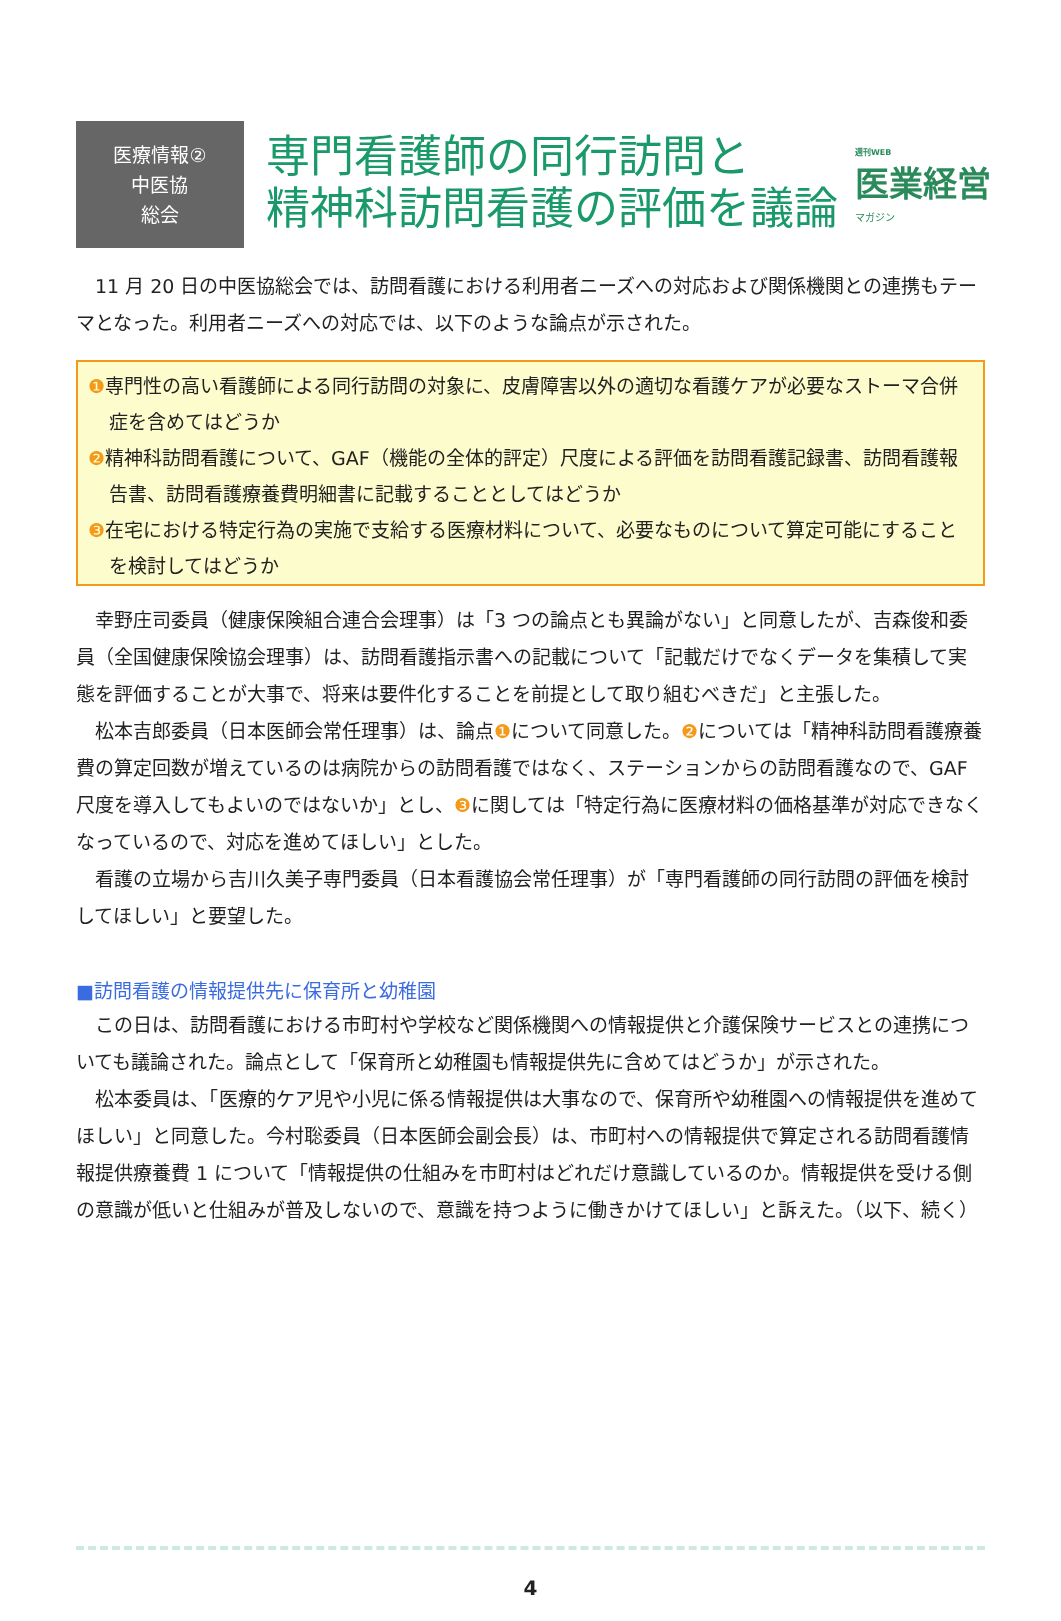週刊WEB
医業経営
マガジン
医療情報②
中医協
総会
専門看護師の同行訪問と
精神科訪問看護の評価を議論
11 月 20 日の中医協総会では、訪問看護における利用者ニーズへの対応および関係機関との連携もテーマとなった。利用者ニーズへの対応では、以下のような論点が示された。
❶専門性の高い看護師による同行訪問の対象に、皮膚障害以外の適切な看護ケアが必要なストーマ合併症を含めてはどうか
❷精神科訪問看護について、GAF（機能の全体的評定）尺度による評価を訪問看護記録書、訪問看護報告書、訪問看護療養費明細書に記載することとしてはどうか
❸在宅における特定行為の実施で支給する医療材料について、必要なものについて算定可能にすることを検討してはどうか
幸野庄司委員（健康保険組合連合会理事）は「3 つの論点とも異論がない」と同意したが、吉森俊和委員（全国健康保険協会理事）は、訪問看護指示書への記載について「記載だけでなくデータを集積して実態を評価することが大事で、将来は要件化することを前提として取り組むべきだ」と主張した。
松本吉郎委員（日本医師会常任理事）は、論点❶について同意した。❷については「精神科訪問看護療養費の算定回数が増えているのは病院からの訪問看護ではなく、ステーションからの訪問看護なので、GAF 尺度を導入してもよいのではないか」とし、❸に関しては「特定行為に医療材料の価格基準が対応できなくなっているので、対応を進めてほしい」とした。
看護の立場から吉川久美子専門委員（日本看護協会常任理事）が「専門看護師の同行訪問の評価を検討してほしい」と要望した。
■訪問看護の情報提供先に保育所と幼稚園
この日は、訪問看護における市町村や学校など関係機関への情報提供と介護保険サービスとの連携についても議論された。論点として「保育所と幼稚園も情報提供先に含めてはどうか」が示された。
松本委員は、「医療的ケア児や小児に係る情報提供は大事なので、保育所や幼稚園への情報提供を進めてほしい」と同意した。今村聡委員（日本医師会副会長）は、市町村への情報提供で算定される訪問看護情報提供療養費 1 について「情報提供の仕組みを市町村はどれだけ意識しているのか。情報提供を受ける側の意識が低いと仕組みが普及しないので、意識を持つように働きかけてほしい」と訴えた。（以下、続く）
4